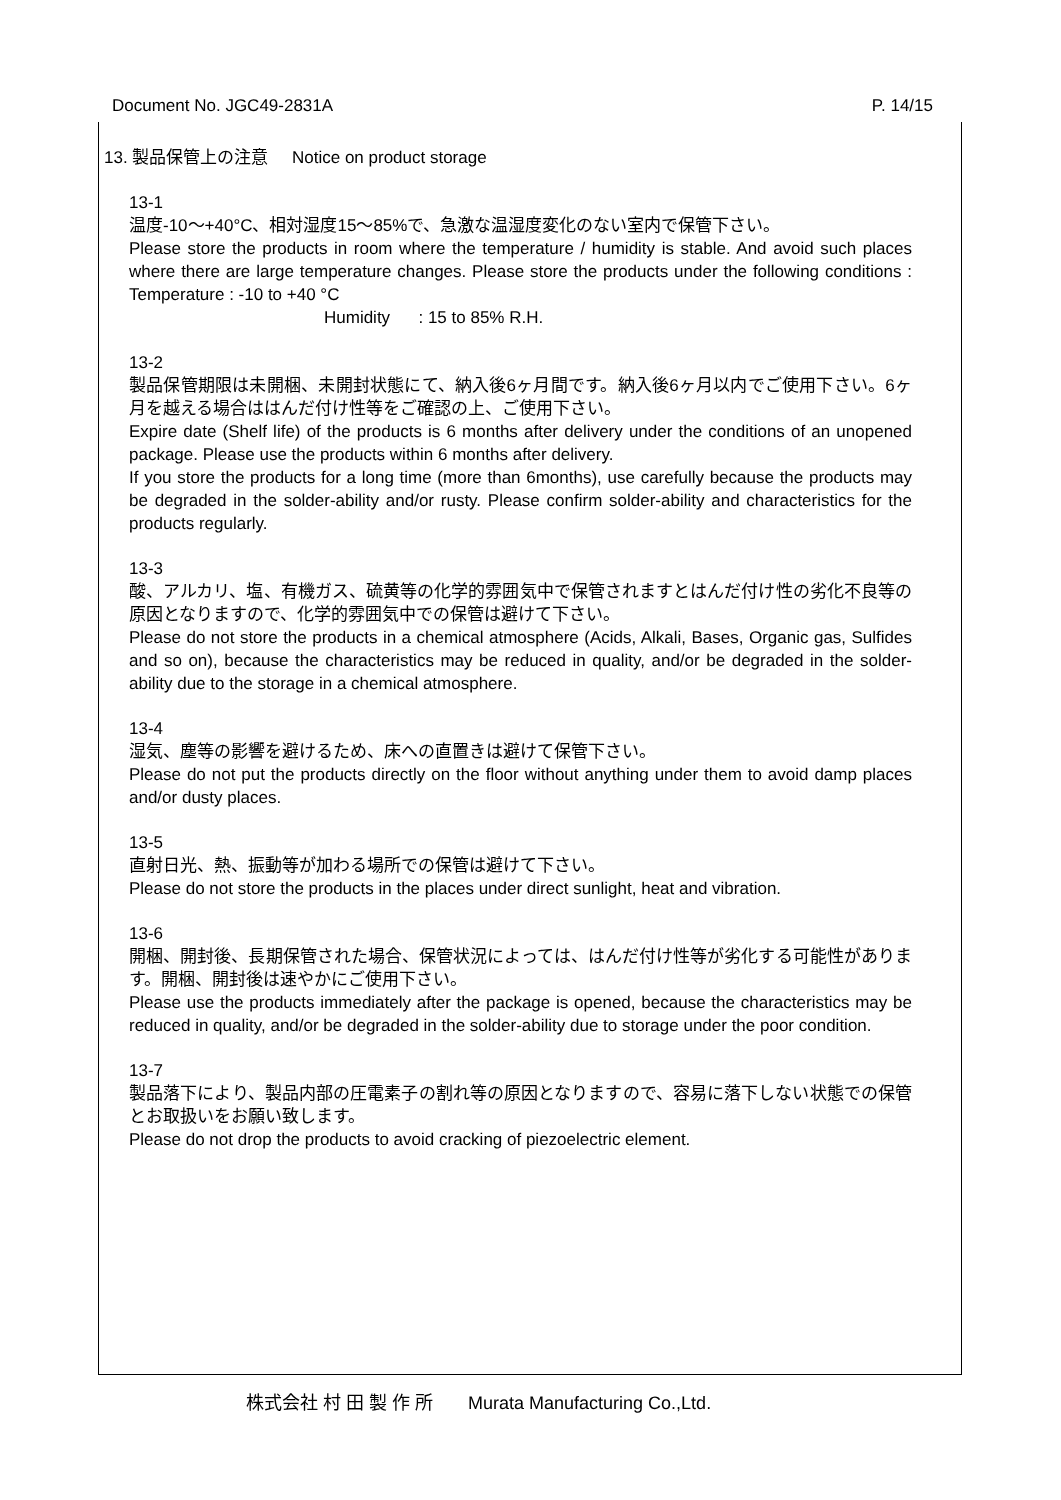Document No. JGC49-2831A P. 14/15
13. 製品保管上の注意 Notice on product storage
13-1
温度-10～+40°C、相対湿度15～85%で、急激な温湿度変化のない室内で保管下さい。
Please store the products in room where the temperature / humidity is stable. And avoid such places where there are large temperature changes. Please store the products under the following conditions : Temperature : -10 to +40 °C
Humidity : 15 to 85% R.H.
13-2
製品保管期限は未開梱、未開封状態にて、納入後6ヶ月間です。納入後6ヶ月以内でご使用下さい。6ヶ月を越える場合ははんだ付け性等をご確認の上、ご使用下さい。
Expire date (Shelf life) of the products is 6 months after delivery under the conditions of an unopened package. Please use the products within 6 months after delivery.
If you store the products for a long time (more than 6months), use carefully because the products may be degraded in the solder-ability and/or rusty. Please confirm solder-ability and characteristics for the products regularly.
13-3
酸、アルカリ、塩、有機ガス、硫黄等の化学的雰囲気中で保管されますとはんだ付け性の劣化不良等の原因となりますので、化学的雰囲気中での保管は避けて下さい。
Please do not store the products in a chemical atmosphere (Acids, Alkali, Bases, Organic gas, Sulfides and so on), because the characteristics may be reduced in quality, and/or be degraded in the solder-ability due to the storage in a chemical atmosphere.
13-4
湿気、塵等の影響を避けるため、床への直置きは避けて保管下さい。
Please do not put the products directly on the floor without anything under them to avoid damp places and/or dusty places.
13-5
直射日光、熱、振動等が加わる場所での保管は避けて下さい。
Please do not store the products in the places under direct sunlight, heat and vibration.
13-6
開梱、開封後、長期保管された場合、保管状況によっては、はんだ付け性等が劣化する可能性があります。開梱、開封後は速やかにご使用下さい。
Please use the products immediately after the package is opened, because the characteristics may be reduced in quality, and/or be degraded in the solder-ability due to storage under the poor condition.
13-7
製品落下により、製品内部の圧電素子の割れ等の原因となりますので、容易に落下しない状態での保管とお取扱いをお願い致します。
Please do not drop the products to avoid cracking of piezoelectric element.
株式会社 村 田 製 作 所 Murata Manufacturing Co.,Ltd.